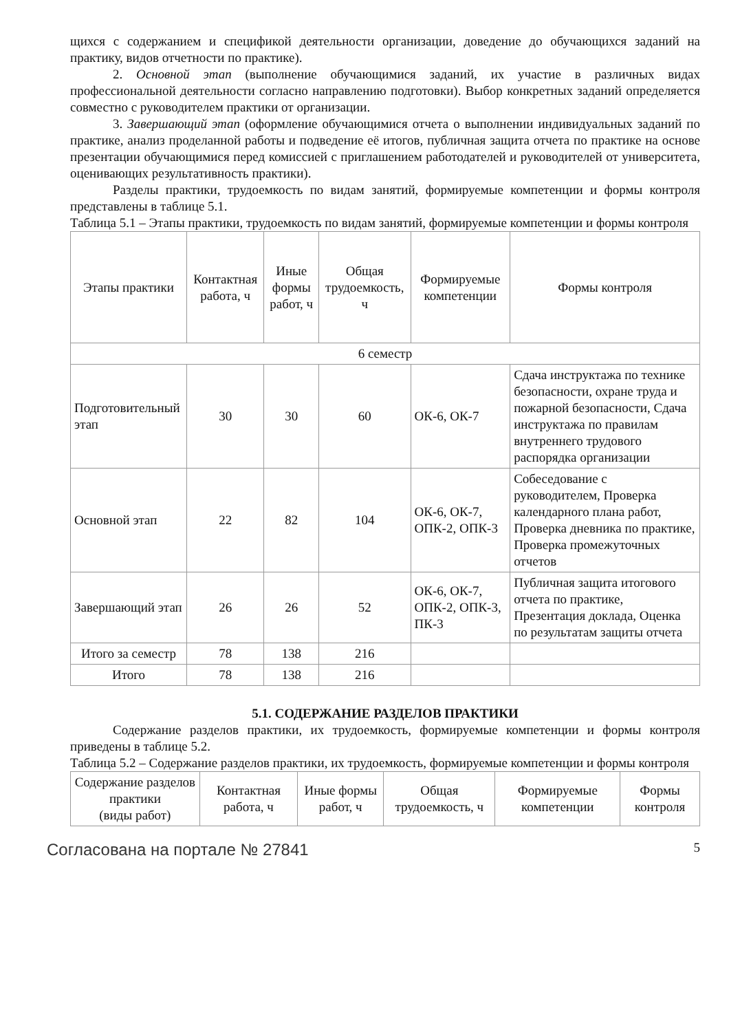щихся с содержанием и спецификой деятельности организации, доведение до обучающихся заданий на практику, видов отчетности по практике).
2. Основной этап (выполнение обучающимися заданий, их участие в различных видах профессиональной деятельности согласно направлению подготовки). Выбор конкретных заданий определяется совместно с руководителем практики от организации.
3. Завершающий этап (оформление обучающимися отчета о выполнении индивидуальных заданий по практике, анализ проделанной работы и подведение её итогов, публичная защита отчета по практике на основе презентации обучающимися перед комиссией с приглашением работодателей и руководителей от университета, оценивающих результативность практики).
Разделы практики, трудоемкость по видам занятий, формируемые компетенции и формы контроля представлены в таблице 5.1.
Таблица 5.1 – Этапы практики, трудоемкость по видам занятий, формируемые компетенции и формы контроля
| Этапы практики | Контактная работа, ч | Иные формы работ, ч | Общая трудоемкость, ч | Формируемые компетенции | Формы контроля |
| --- | --- | --- | --- | --- | --- |
| 6 семестр | | | | | |
| Подготовительный этап | 30 | 30 | 60 | ОК-6, ОК-7 | Сдача инструктажа по технике безопасности, охране труда и пожарной безопасности, Сдача инструктажа по правилам внутреннего трудового распорядка организации |
| Основной этап | 22 | 82 | 104 | ОК-6, ОК-7, ОПК-2, ОПК-3 | Собеседование с руководителем, Проверка календарного плана работ, Проверка дневника по практике, Проверка промежуточных отчетов |
| Завершающий этап | 26 | 26 | 52 | ОК-6, ОК-7, ОПК-2, ОПК-3, ПК-3 | Публичная защита итогового отчета по практике, Презентация доклада, Оценка по результатам защиты отчета |
| Итого за семестр | 78 | 138 | 216 | | |
| Итого | 78 | 138 | 216 | | |
5.1. СОДЕРЖАНИЕ РАЗДЕЛОВ ПРАКТИКИ
Содержание разделов практики, их трудоемкость, формируемые компетенции и формы контроля приведены в таблице 5.2.
Таблица 5.2 – Содержание разделов практики, их трудоемкость, формируемые компетенции и формы контроля
| Содержание разделов практики (виды работ) | Контактная работа, ч | Иные формы работ, ч | Общая трудоемкость, ч | Формируемые компетенции | Формы контроля |
| --- | --- | --- | --- | --- | --- |
Согласована на портале № 27841 5